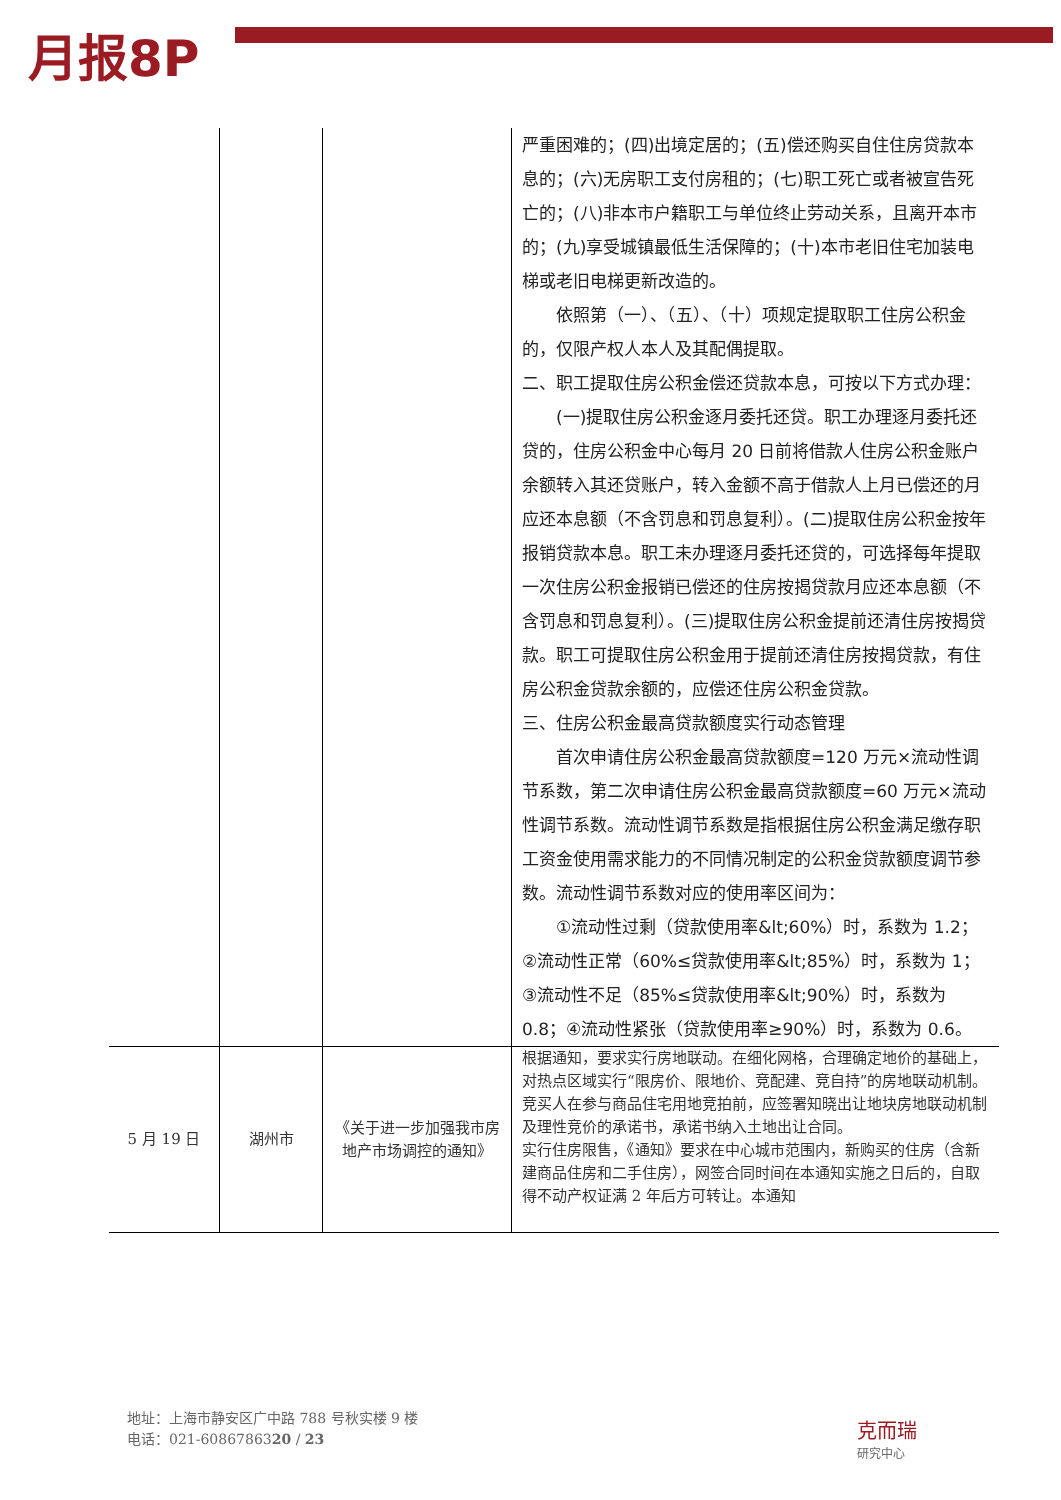月报8P
| | | | 严重困难的；(四)出境定居的；(五)偿还购买自住住房贷款本息的；(六)无房职工支付房租的；(七)职工死亡或者被宣告死亡的；(八)非本市户籍职工与单位终止劳动关系，且离开本市的；(九)享受城镇最低生活保障的；(十)本市老旧住宅加装电梯或老旧电梯更新改造的。 依照第（一）、（五）、（十）项规定提取职工住房公积金的，仅限产权人本人及其配偶提取。 二、职工提取住房公积金偿还贷款本息，可按以下方式办理： (一)提取住房公积金逐月委托还贷。职工办理逐月委托还贷的，住房公积金中心每月 20 日前将借款人住房公积金账户余额转入其还贷账户，转入金额不高于借款人上月已偿还的月应还本息额（不含罚息和罚息复利）。(二)提取住房公积金按年报销贷款本息。职工未办理逐月委托还贷的，可选择每年提取一次住房公积金报销已偿还的住房按揭贷款月应还本息额（不含罚息和罚息复利）。(三)提取住房公积金提前还清住房按揭贷款。职工可提取住房公积金用于提前还清住房按揭贷款，有住房公积金贷款余额的，应偿还住房公积金贷款。 三、住房公积金最高贷款额度实行动态管理 首次申请住房公积金最高贷款额度=120 万元×流动性调节系数，第二次申请住房公积金最高贷款额度=60 万元×流动性调节系数。流动性调节系数是指根据住房公积金满足缴存职工资金使用需求能力的不同情况制定的公积金贷款额度调节参数。流动性调节系数对应的使用率区间为： ①流动性过剩（贷款使用率&lt;60%）时，系数为 1.2；②流动性正常（60%≤贷款使用率&lt;85%）时，系数为 1；③流动性不足（85%≤贷款使用率&lt;90%）时，系数为 0.8；④流动性紧张（贷款使用率≥90%）时，系数为 0.6。 |
| 5 月 19 日 | 湖州市 | 《关于进一步加强我市房地产市场调控的通知》 | 根据通知，要求实行房地联动。在细化网格，合理确定地价的基础上，对热点区域实行“限房价、限地价、竞配建、竞自持”的房地联动机制。竞买人在参与商品住宅用地竞拍前，应签署知晓出让地块房地联动机制及理性竞价的承诺书，承诺书纳入土地出让合同。 实行住房限售，《通知》要求在中心城市范围内，新购买的住房（含新建商品住房和二手住房），网签合同时间在本通知实施之日后的，自取得不动产权证满 2 年后方可转让。本通知 |
地址：上海市静安区广中路 788 号秋实楼 9 楼
电话：021-6086786320 / 23
克而瑞
研究中心